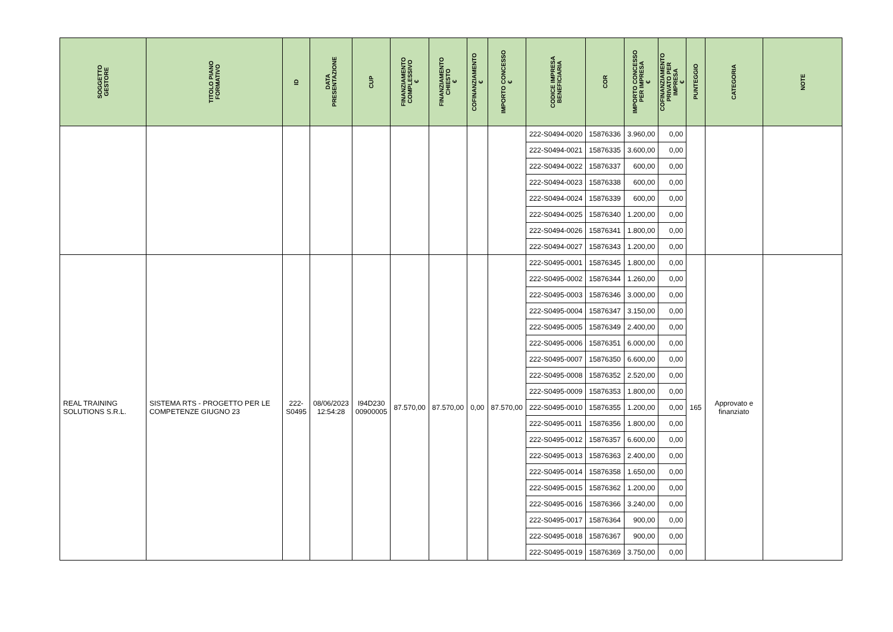| SOGGETTO GESTORE | TITOLO PIANO FORMATIVO | ID | DATA PRESENTAZIONE | CUP | FINANZIAMENTO COMPLESSIVO € | FINANZIAMENTO CHIESTO € | COFINANZIAMENTO € | IMPORTO CONCESSO € | CODICE IMPRESA BENEFICIARIA | COR | IMPORTO CONCESSO PER IMPRESA € | COFINANZIAMENTO PRIVATO PER IMPRESA € | PUNTEGGIO | CATEGORIA | NOTE |
| --- | --- | --- | --- | --- | --- | --- | --- | --- | --- | --- | --- | --- | --- | --- | --- |
| | | | | | | | | | 222-S0494-0020 | 15876336 | 3.960,00 | 0,00 | | | |
| | | | | | | | | | 222-S0494-0021 | 15876335 | 3.600,00 | 0,00 | | | |
| | | | | | | | | | 222-S0494-0022 | 15876337 | 600,00 | 0,00 | | | |
| | | | | | | | | | 222-S0494-0023 | 15876338 | 600,00 | 0,00 | | | |
| | | | | | | | | | 222-S0494-0024 | 15876339 | 600,00 | 0,00 | | | |
| | | | | | | | | | 222-S0494-0025 | 15876340 | 1.200,00 | 0,00 | | | |
| | | | | | | | | | 222-S0494-0026 | 15876341 | 1.800,00 | 0,00 | | | |
| | | | | | | | | | 222-S0494-0027 | 15876343 | 1.200,00 | 0,00 | | | |
| REAL TRAINING SOLUTIONS S.R.L. | SISTEMA RTS - PROGETTO PER LE COMPETENZE GIUGNO 23 | 222- S0495 | 08/06/2023 12:54:28 | I94D230 00900005 | 87.570,00 | 87.570,00 | 0,00 | 87.570,00 | 222-S0495-0001 | 15876345 | 1.800,00 | 0,00 | 165 | Approvato e finanziato | |
| | | | | | | | | | 222-S0495-0002 | 15876344 | 1.260,00 | 0,00 | | | |
| | | | | | | | | | 222-S0495-0003 | 15876346 | 3.000,00 | 0,00 | | | |
| | | | | | | | | | 222-S0495-0004 | 15876347 | 3.150,00 | 0,00 | | | |
| | | | | | | | | | 222-S0495-0005 | 15876349 | 2.400,00 | 0,00 | | | |
| | | | | | | | | | 222-S0495-0006 | 15876351 | 6.000,00 | 0,00 | | | |
| | | | | | | | | | 222-S0495-0007 | 15876350 | 6.600,00 | 0,00 | | | |
| | | | | | | | | | 222-S0495-0008 | 15876352 | 2.520,00 | 0,00 | | | |
| | | | | | | | | | 222-S0495-0009 | 15876353 | 1.800,00 | 0,00 | | | |
| | | | | | | | | | 222-S0495-0010 | 15876355 | 1.200,00 | 0,00 | | | |
| | | | | | | | | | 222-S0495-0011 | 15876356 | 1.800,00 | 0,00 | | | |
| | | | | | | | | | 222-S0495-0012 | 15876357 | 6.600,00 | 0,00 | | | |
| | | | | | | | | | 222-S0495-0013 | 15876363 | 2.400,00 | 0,00 | | | |
| | | | | | | | | | 222-S0495-0014 | 15876358 | 1.650,00 | 0,00 | | | |
| | | | | | | | | | 222-S0495-0015 | 15876362 | 1.200,00 | 0,00 | | | |
| | | | | | | | | | 222-S0495-0016 | 15876366 | 3.240,00 | 0,00 | | | |
| | | | | | | | | | 222-S0495-0017 | 15876364 | 900,00 | 0,00 | | | |
| | | | | | | | | | 222-S0495-0018 | 15876367 | 900,00 | 0,00 | | | |
| | | | | | | | | | 222-S0495-0019 | 15876369 | 3.750,00 | 0,00 | | | |